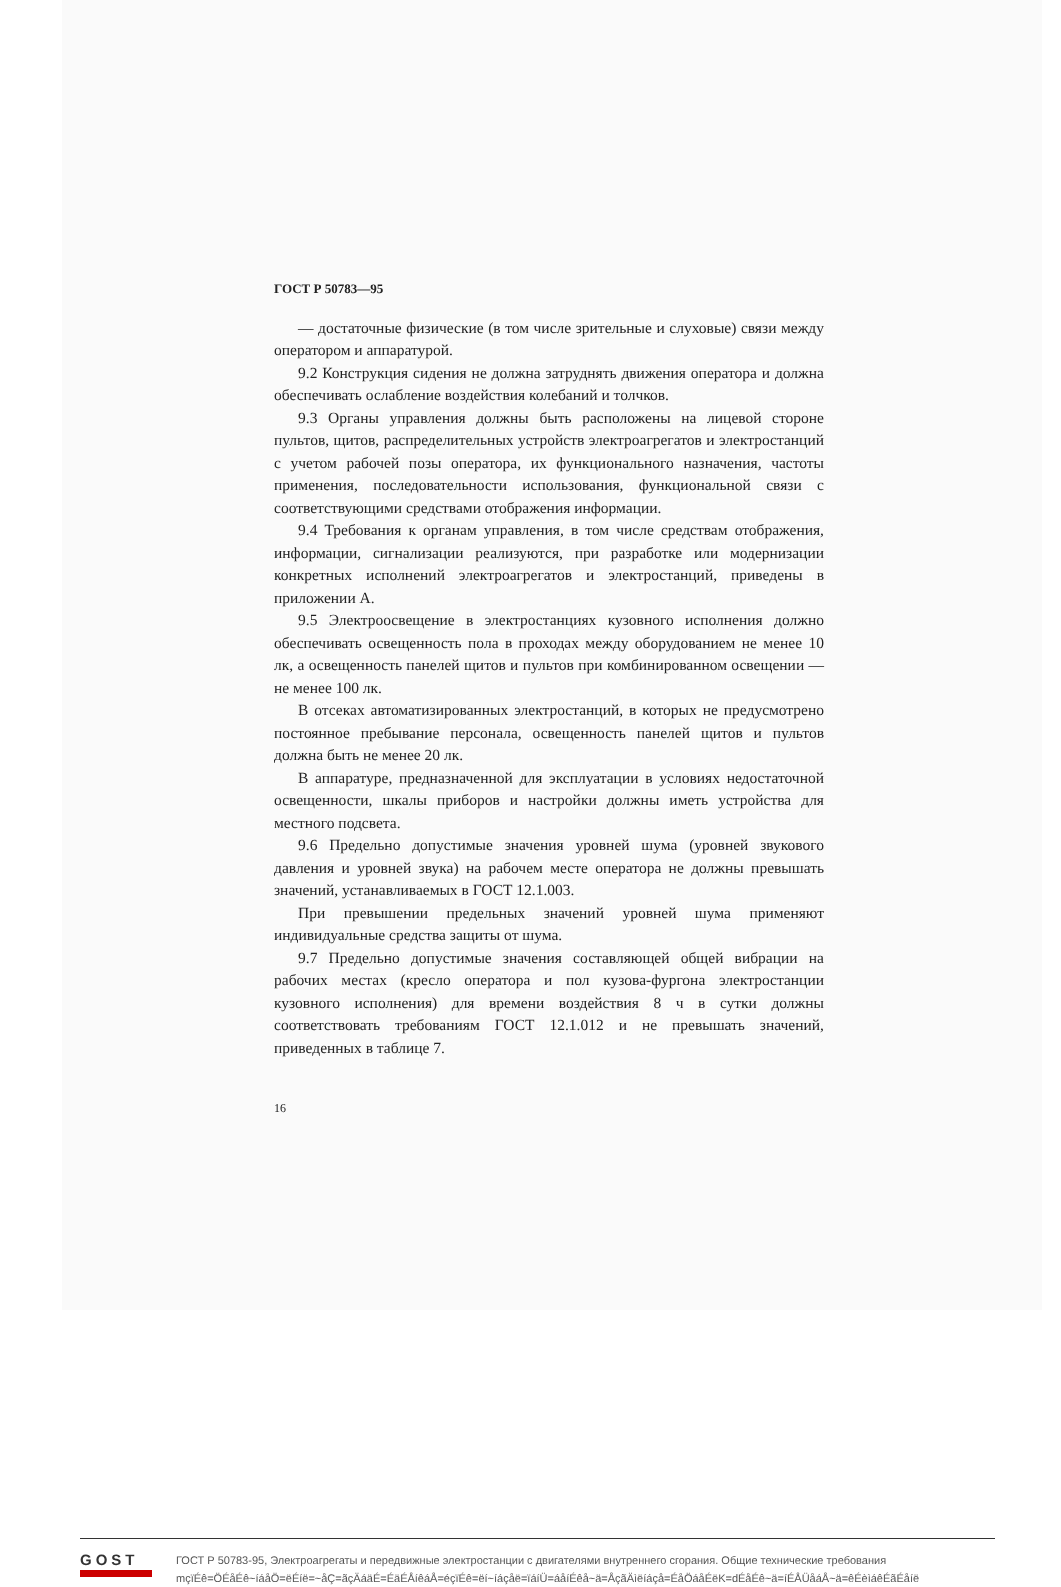ГОСТ Р 50783—95
— достаточные физические (в том числе зрительные и слуховые) связи между оператором и аппаратурой.
9.2 Конструкция сидения не должна затруднять движения оператора и должна обеспечивать ослабление воздействия колебаний и толчков.
9.3 Органы управления должны быть расположены на лицевой стороне пультов, щитов, распределительных устройств электроагрегатов и электростанций с учетом рабочей позы оператора, их функционального назначения, частоты применения, последовательности использования, функциональной связи с соответствующими средствами отображения информации.
9.4 Требования к органам управления, в том числе средствам отображения, информации, сигнализации реализуются, при разработке или модернизации конкретных исполнений электроагрегатов и электростанций, приведены в приложении А.
9.5 Электроосвещение в электростанциях кузовного исполнения должно обеспечивать освещенность пола в проходах между оборудованием не менее 10 лк, а освещенность панелей щитов и пультов при комбинированном освещении — не менее 100 лк.
В отсеках автоматизированных электростанций, в которых не предусмотрено постоянное пребывание персонала, освещенность панелей щитов и пультов должна быть не менее 20 лк.
В аппаратуре, предназначенной для эксплуатации в условиях недостаточной освещенности, шкалы приборов и настройки должны иметь устройства для местного подсвета.
9.6 Предельно допустимые значения уровней шума (уровней звукового давления и уровней звука) на рабочем месте оператора не должны превышать значений, устанавливаемых в ГОСТ 12.1.003.
При превышении предельных значений уровней шума применяют индивидуальные средства защиты от шума.
9.7 Предельно допустимые значения составляющей общей вибрации на рабочих местах (кресло оператора и пол кузова-фургона электростанции кузовного исполнения) для времени воздействия 8 ч в сутки должны соответствовать требованиям ГОСТ 12.1.012 и не превышать значений, приведенных в таблице 7.
16
GOST
ГОСТ Р 50783-95, Электроагрегаты и передвижные электростанции с двигателями внутреннего сгорания. Общие технические требования
mçïÉê=ÖÉåÉê~íáåÖ=ëÉíë=~åÇ=ãçÄáäÉ=ÉäÉÅíêáÅ=éçïÉê=ëí~íáçåë=ïáíÜ=áåíÉêå~ä=ÅçãÄìëíáçå=ÉåÖáåÉëK=dÉåÉê~ä=íÉÅÜåáÅ~ä=êÉèìáêÉãÉåíë